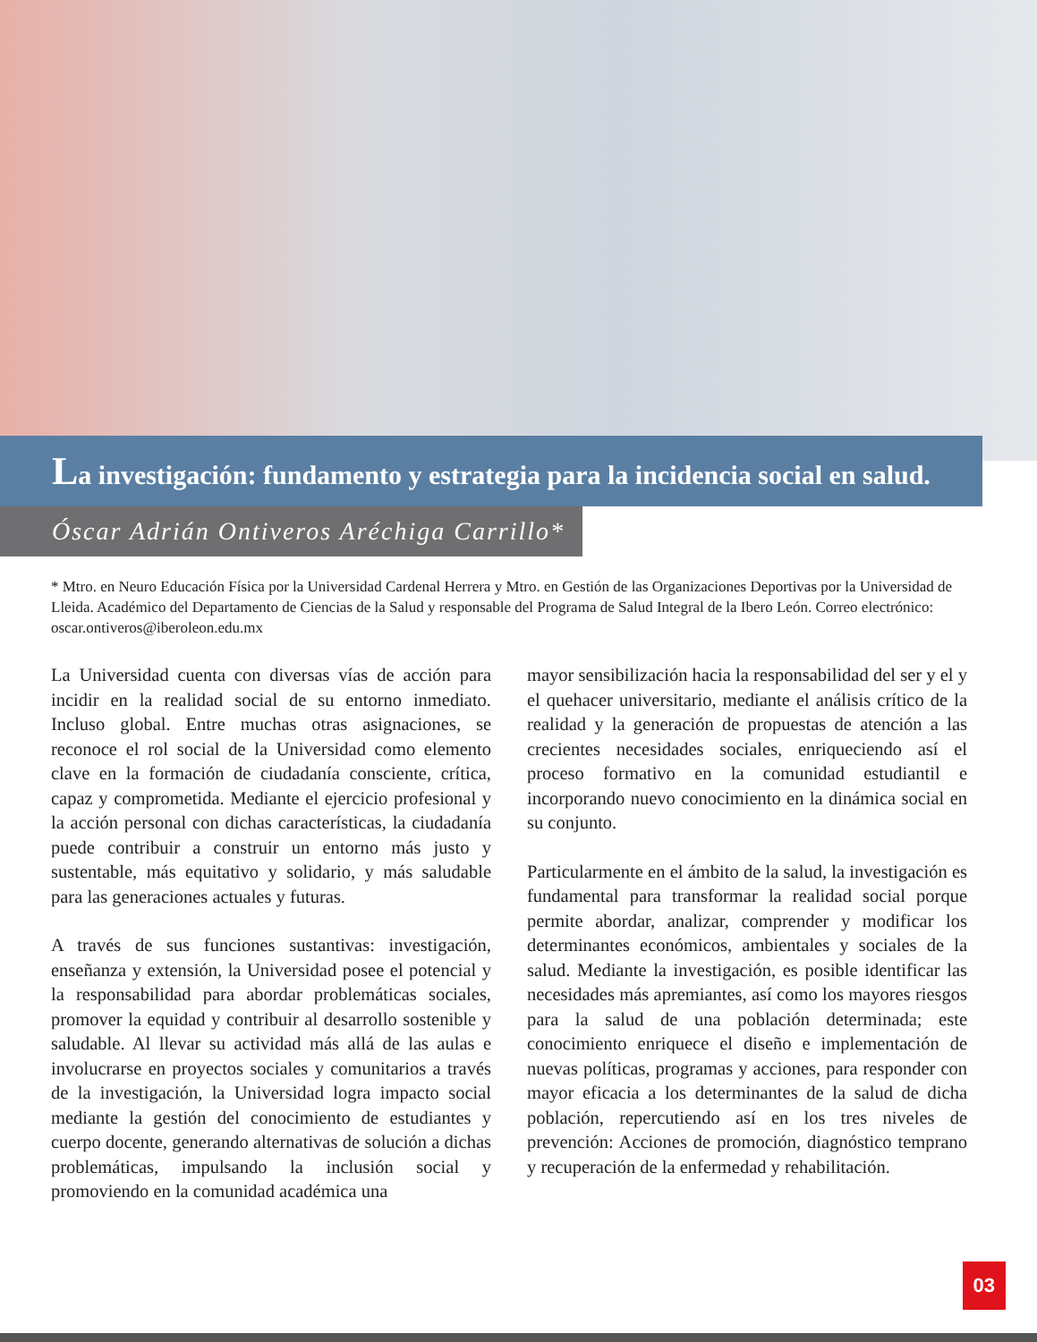La investigación: fundamento y estrategia para la incidencia social en salud.
Óscar Adrián Ontiveros Aréchiga Carrillo*
* Mtro. en Neuro Educación Física por la Universidad Cardenal Herrera y Mtro. en Gestión de las Organizaciones Deportivas por la Universidad de Lleida. Académico del Departamento de Ciencias de la Salud y responsable del Programa de Salud Integral de la Ibero León. Correo electrónico: oscar.ontiveros@iberoleon.edu.mx
La Universidad cuenta con diversas vías de acción para incidir en la realidad social de su entorno inmediato. Incluso global. Entre muchas otras asignaciones, se reconoce el rol social de la Universidad como elemento clave en la formación de ciudadanía consciente, crítica, capaz y comprometida. Mediante el ejercicio profesional y la acción personal con dichas características, la ciudadanía puede contribuir a construir un entorno más justo y sustentable, más equitativo y solidario, y más saludable para las generaciones actuales y futuras.
A través de sus funciones sustantivas: investigación, enseñanza y extensión, la Universidad posee el potencial y la responsabilidad para abordar problemáticas sociales, promover la equidad y contribuir al desarrollo sostenible y saludable. Al llevar su actividad más allá de las aulas e involucrarse en proyectos sociales y comunitarios a través de la investigación, la Universidad logra impacto social mediante la gestión del conocimiento de estudiantes y cuerpo docente, generando alternativas de solución a dichas problemáticas, impulsando la inclusión social y promoviendo en la comunidad académica una
mayor sensibilización hacia la responsabilidad del ser y el y el quehacer universitario, mediante el análisis crítico de la realidad y la generación de propuestas de atención a las crecientes necesidades sociales, enriqueciendo así el proceso formativo en la comunidad estudiantil e incorporando nuevo conocimiento en la dinámica social en su conjunto.
Particularmente en el ámbito de la salud, la investigación es fundamental para transformar la realidad social porque permite abordar, analizar, comprender y modificar los determinantes económicos, ambientales y sociales de la salud. Mediante la investigación, es posible identificar las necesidades más apremiantes, así como los mayores riesgos para la salud de una población determinada; este conocimiento enriquece el diseño e implementación de nuevas políticas, programas y acciones, para responder con mayor eficacia a los determinantes de la salud de dicha población, repercutiendo así en los tres niveles de prevención: Acciones de promoción, diagnóstico temprano y recuperación de la enfermedad y rehabilitación.
03